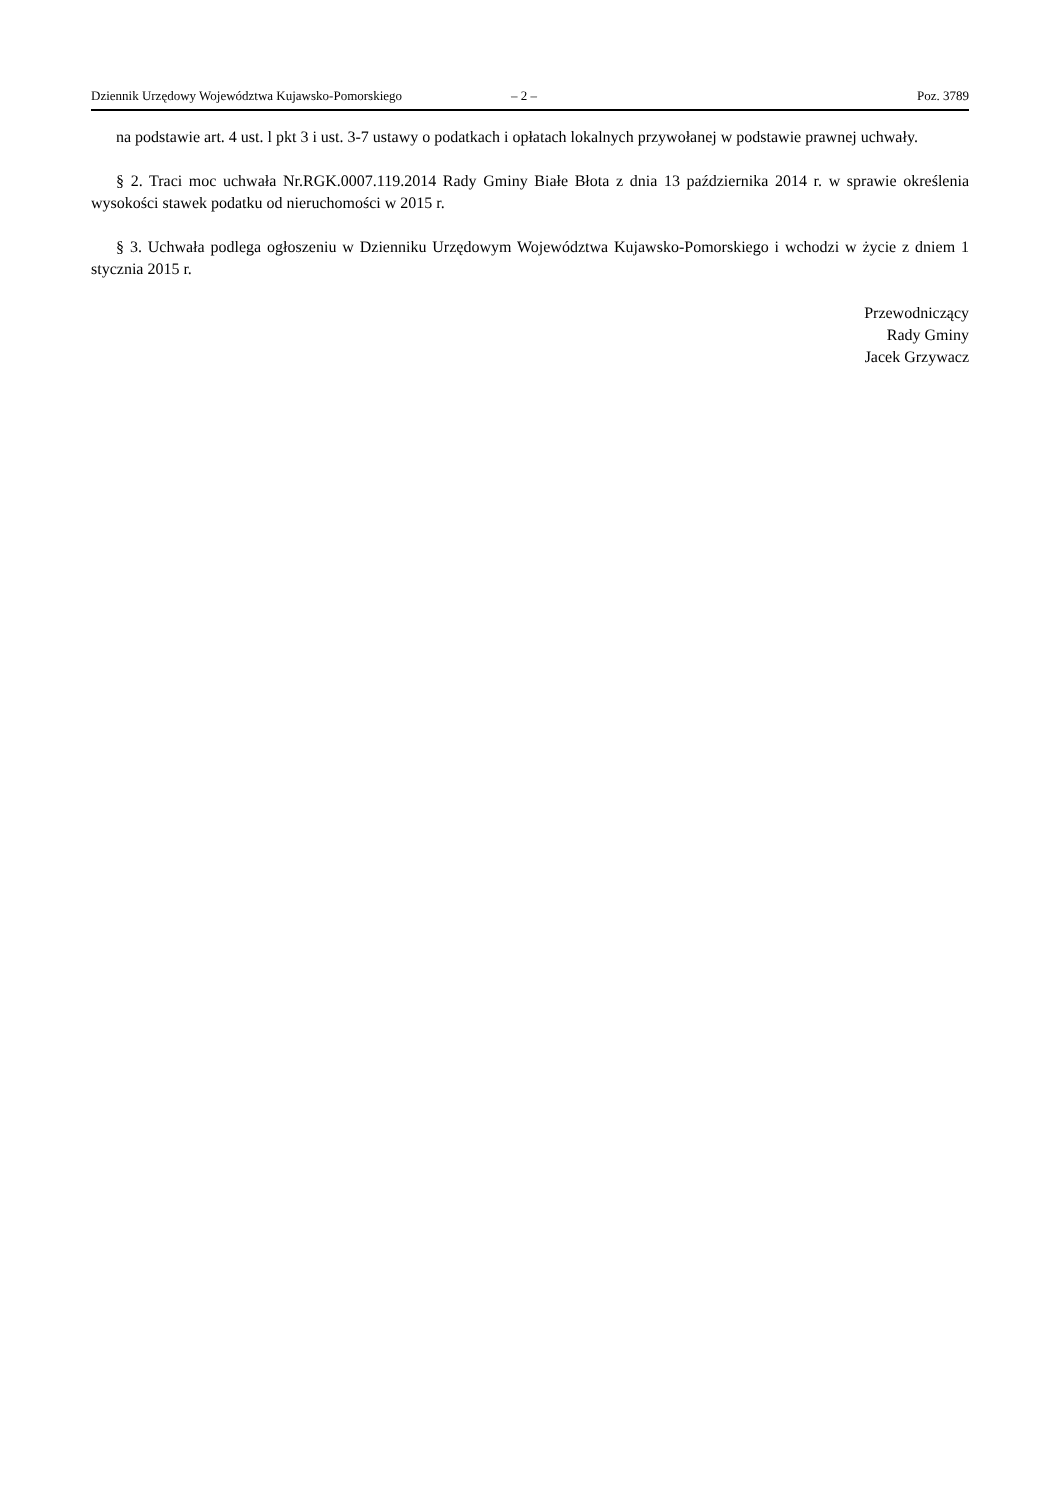Dziennik Urzędowy Województwa Kujawsko-Pomorskiego – 2 – Poz. 3789
na podstawie art. 4 ust. l pkt 3 i ust. 3-7 ustawy o podatkach i opłatach lokalnych przywołanej w podstawie prawnej uchwały.
§ 2. Traci moc uchwała Nr.RGK.0007.119.2014 Rady Gminy Białe Błota z dnia 13 października 2014 r. w sprawie określenia wysokości stawek podatku od nieruchomości w 2015 r.
§ 3. Uchwała podlega ogłoszeniu w Dzienniku Urzędowym Województwa Kujawsko-Pomorskiego i wchodzi w życie z dniem 1 stycznia 2015 r.
Przewodniczący
Rady Gminy
Jacek Grzywacz